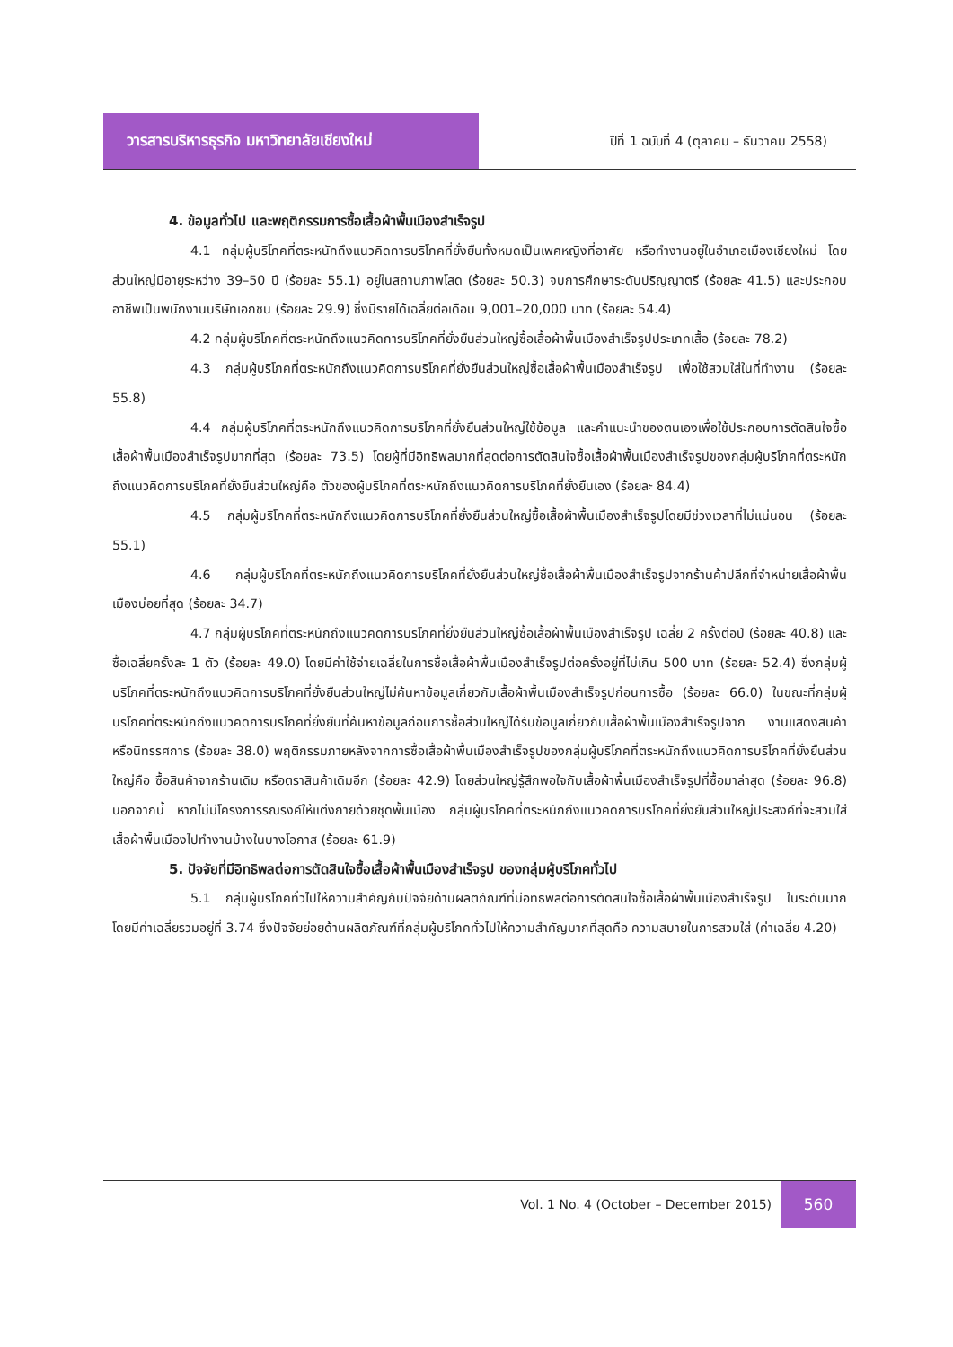วารสารบริหารธุรกิจ มหาวิทยาลัยเชียงใหม่
ปีที่ 1 ฉบับที่ 4 (ตุลาคม – ธันวาคม 2558)
4. ข้อมูลทั่วไป และพฤติกรรมการซื้อเสื้อผ้าพื้นเมืองสำเร็จรูป
4.1 กลุ่มผู้บริโภคที่ตระหนักถึงแนวคิดการบริโภคที่ยั่งยืนทั้งหมดเป็นเพศหญิงที่อาศัย หรือทำงานอยู่ในอำเภอเมืองเชียงใหม่ โดยส่วนใหญ่มีอายุระหว่าง 39–50 ปี (ร้อยละ 55.1) อยู่ในสถานภาพโสด (ร้อยละ 50.3) จบการศึกษาระดับปริญญาตรี (ร้อยละ 41.5) และประกอบอาชีพเป็นพนักงานบริษัทเอกชน (ร้อยละ 29.9) ซึ่งมีรายได้เฉลี่ยต่อเดือน 9,001–20,000 บาท (ร้อยละ 54.4)
4.2 กลุ่มผู้บริโภคที่ตระหนักถึงแนวคิดการบริโภคที่ยั่งยืนส่วนใหญ่ซื้อเสื้อผ้าพื้นเมืองสำเร็จรูปประเภทเสื้อ (ร้อยละ 78.2)
4.3 กลุ่มผู้บริโภคที่ตระหนักถึงแนวคิดการบริโภคที่ยั่งยืนส่วนใหญ่ซื้อเสื้อผ้าพื้นเมืองสำเร็จรูป เพื่อใช้สวมใส่ในที่ทำงาน (ร้อยละ 55.8)
4.4 กลุ่มผู้บริโภคที่ตระหนักถึงแนวคิดการบริโภคที่ยั่งยืนส่วนใหญ่ใช้ข้อมูล และคำแนะนำของตนเองเพื่อใช้ประกอบการตัดสินใจซื้อเสื้อผ้าพื้นเมืองสำเร็จรูปมากที่สุด (ร้อยละ 73.5) โดยผู้ที่มีอิทธิพลมากที่สุดต่อการตัดสินใจซื้อเสื้อผ้าพื้นเมืองสำเร็จรูปของกลุ่มผู้บริโภคที่ตระหนักถึงแนวคิดการบริโภคที่ยั่งยืนส่วนใหญ่คือ ตัวของผู้บริโภคที่ตระหนักถึงแนวคิดการบริโภคที่ยั่งยืนเอง (ร้อยละ 84.4)
4.5 กลุ่มผู้บริโภคที่ตระหนักถึงแนวคิดการบริโภคที่ยั่งยืนส่วนใหญ่ซื้อเสื้อผ้าพื้นเมืองสำเร็จรูปโดยมีช่วงเวลาที่ไม่แน่นอน (ร้อยละ 55.1)
4.6 กลุ่มผู้บริโภคที่ตระหนักถึงแนวคิดการบริโภคที่ยั่งยืนส่วนใหญ่ซื้อเสื้อผ้าพื้นเมืองสำเร็จรูปจากร้านค้าปลีกที่จำหน่ายเสื้อผ้าพื้นเมืองบ่อยที่สุด (ร้อยละ 34.7)
4.7 กลุ่มผู้บริโภคที่ตระหนักถึงแนวคิดการบริโภคที่ยั่งยืนส่วนใหญ่ซื้อเสื้อผ้าพื้นเมืองสำเร็จรูป เฉลี่ย 2 ครั้งต่อปี (ร้อยละ 40.8) และซื้อเฉลี่ยครั้งละ 1 ตัว (ร้อยละ 49.0) โดยมีค่าใช้จ่ายเฉลี่ยในการซื้อเสื้อผ้าพื้นเมืองสำเร็จรูปต่อครั้งอยู่ที่ไม่เกิน 500 บาท (ร้อยละ 52.4) ซึ่งกลุ่มผู้บริโภคที่ตระหนักถึงแนวคิดการบริโภคที่ยั่งยืนส่วนใหญ่ไม่ค้นหาข้อมูลเกี่ยวกับเสื้อผ้าพื้นเมืองสำเร็จรูปก่อนการซื้อ (ร้อยละ 66.0) ในขณะที่กลุ่มผู้บริโภคที่ตระหนักถึงแนวคิดการบริโภคที่ยั่งยืนที่ค้นหาข้อมูลก่อนการซื้อส่วนใหญ่ได้รับข้อมูลเกี่ยวกับเสื้อผ้าพื้นเมืองสำเร็จรูปจาก งานแสดงสินค้า หรือนิทรรศการ (ร้อยละ 38.0) พฤติกรรมภายหลังจากการซื้อเสื้อผ้าพื้นเมืองสำเร็จรูปของกลุ่มผู้บริโภคที่ตระหนักถึงแนวคิดการบริโภคที่ยั่งยืนส่วนใหญ่คือ ซื้อสินค้าจากร้านเดิม หรือตราสินค้าเดิมอีก (ร้อยละ 42.9) โดยส่วนใหญ่รู้สึกพอใจกับเสื้อผ้าพื้นเมืองสำเร็จรูปที่ซื้อมาล่าสุด (ร้อยละ 96.8) นอกจากนี้ หากไม่มีโครงการรณรงค์ให้แต่งกายด้วยชุดพื้นเมือง กลุ่มผู้บริโภคที่ตระหนักถึงแนวคิดการบริโภคที่ยั่งยืนส่วนใหญ่ประสงค์ที่จะสวมใส่เสื้อผ้าพื้นเมืองไปทำงานบ้างในบางโอกาส (ร้อยละ 61.9)
5. ปัจจัยที่มีอิทธิพลต่อการตัดสินใจซื้อเสื้อผ้าพื้นเมืองสำเร็จรูป ของกลุ่มผู้บริโภคทั่วไป
5.1 กลุ่มผู้บริโภคทั่วไปให้ความสำคัญกับปัจจัยด้านผลิตภัณฑ์ที่มีอิทธิพลต่อการตัดสินใจซื้อเสื้อผ้าพื้นเมืองสำเร็จรูป ในระดับมาก โดยมีค่าเฉลี่ยรวมอยู่ที่ 3.74 ซึ่งปัจจัยย่อยด้านผลิตภัณฑ์ที่กลุ่มผู้บริโภคทั่วไปให้ความสำคัญมากที่สุดคือ ความสบายในการสวมใส่ (ค่าเฉลี่ย 4.20)
Vol. 1 No. 4 (October – December 2015)
560